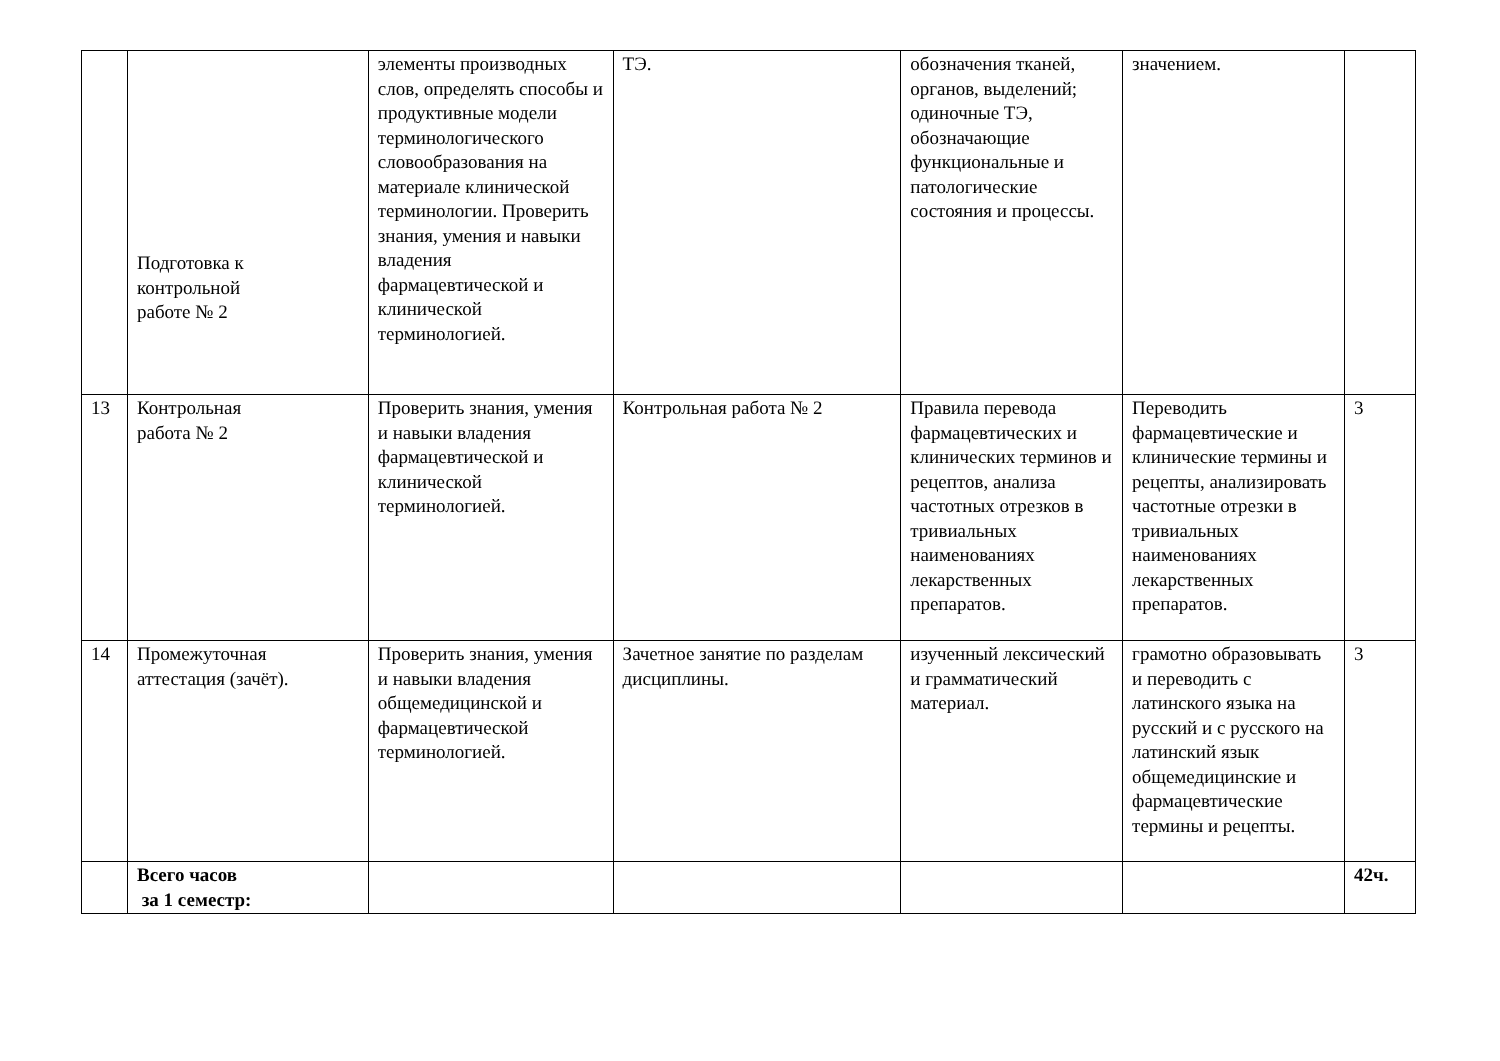| | Подготовка к контрольной работе № 2 | элементы производных слов, определять способы и продуктивные модели терминологического словообразования на материале клинической терминологии. Проверить знания, умения и навыки владения фармацевтической и клинической терминологией. | ТЭ. | обозначения тканей, органов, выделений; одиночные ТЭ, обозначающие функциональные и патологические состояния и процессы. | значением. | |
| 13 | Контрольная работа № 2 | Проверить знания, умения и навыки владения фармацевтической и клинической терминологией. | Контрольная работа № 2 | Правила перевода фармацевтических и клинических терминов и рецептов, анализа частотных отрезков в тривиальных наименованиях лекарственных препаратов. | Переводить фармацевтические и клинические термины и рецепты, анализировать частотные отрезки в тривиальных наименованиях лекарственных препаратов. | 3 |
| 14 | Промежуточная аттестация (зачёт). | Проверить знания, умения и навыки владения общемедицинской и фармацевтической терминологией. | Зачетное занятие по разделам дисциплины. | изученный лексический и грамматический материал. | грамотно образовывать и переводить с латинского языка на русский и с русского на латинский язык общемедицинские и фармацевтические термины и рецепты. | 3 |
| | Всего часов за 1 семестр: | | | | | 42ч. |